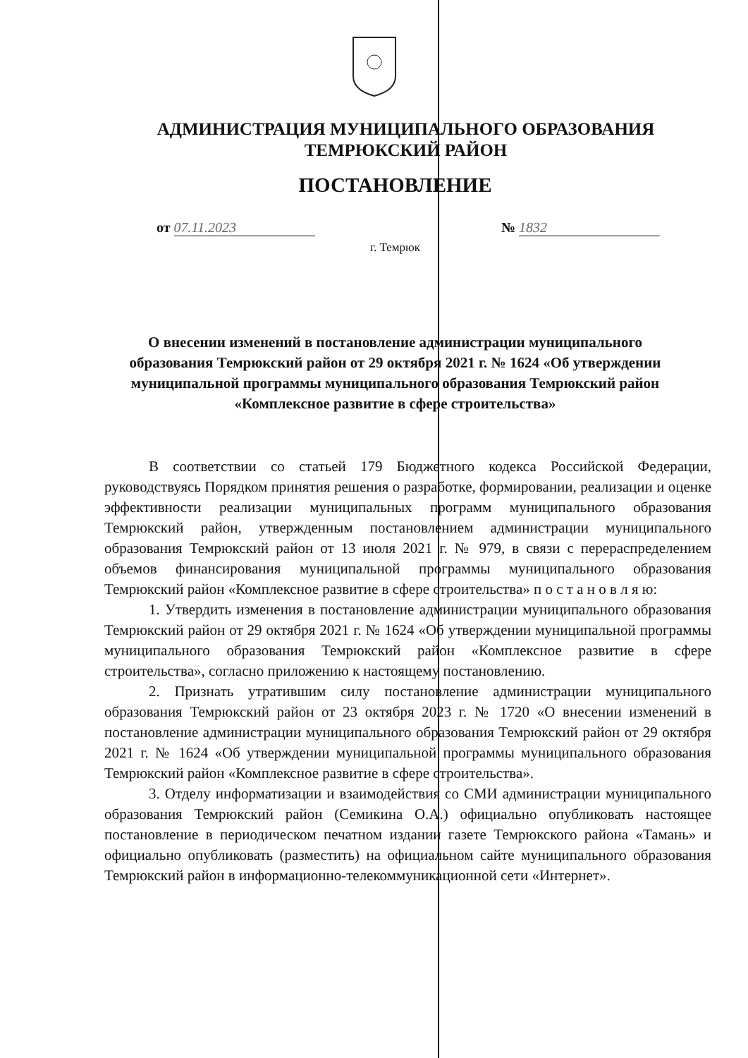АДМИНИСТРАЦИЯ МУНИЦИПАЛЬНОГО ОБРАЗОВАНИЯ
ТЕМРЮКСКИЙ РАЙОН
ПОСТАНОВЛЕНИЕ
от 07.11.2023 № 1832
г. Темрюк
О внесении изменений в постановление администрации муниципального образования Темрюкский район от 29 октября 2021 г. № 1624 «Об утверждении муниципальной программы муниципального образования Темрюкский район «Комплексное развитие в сфере строительства»
В соответствии со статьей 179 Бюджетного кодекса Российской Федерации, руководствуясь Порядком принятия решения о разработке, формировании, реализации и оценке эффективности реализации муниципальных программ муниципального образования Темрюкский район, утвержденным постановлением администрации муниципального образования Темрюкский район от 13 июля 2021 г. № 979, в связи с перераспределением объемов финансирования муниципальной программы муниципального образования Темрюкский район «Комплексное развитие в сфере строительства» п о с т а н о в л я ю:
1. Утвердить изменения в постановление администрации муниципального образования Темрюкский район от 29 октября 2021 г. № 1624 «Об утверждении муниципальной программы муниципального образования Темрюкский район «Комплексное развитие в сфере строительства», согласно приложению к настоящему постановлению.
2. Признать утратившим силу постановление администрации муниципального образования Темрюкский район от 23 октября 2023 г. № 1720 «О внесении изменений в постановление администрации муниципального образования Темрюкский район от 29 октября 2021 г. № 1624 «Об утверждении муниципальной программы муниципального образования Темрюкский район «Комплексное развитие в сфере строительства».
3. Отделу информатизации и взаимодействия со СМИ администрации муниципального образования Темрюкский район (Семикина О.А.) официально опубликовать настоящее постановление в периодическом печатном издании газете Темрюкского района «Тамань» и официально опубликовать (разместить) на официальном сайте муниципального образования Темрюкский район в информационно-телекоммуникационной сети «Интернет».